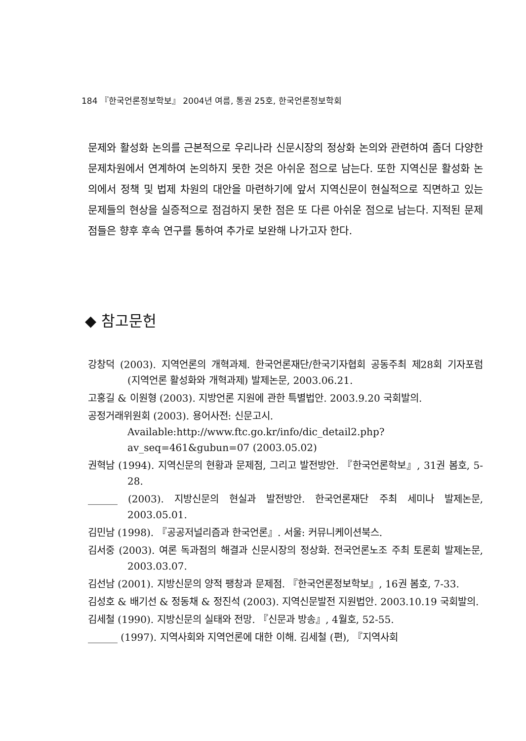184 『한국언론정보학보』 2004년 여름, 통권 25호, 한국언론정보학회
문제와 활성화 논의를 근본적으로 우리나라 신문시장의 정상화 논의와 관련하여 좀더 다양한 문제차원에서 연계하여 논의하지 못한 것은 아쉬운 점으로 남는다. 또한 지역신문 활성화 논의에서 정책 및 법제 차원의 대안을 마련하기에 앞서 지역신문이 현실적으로 직면하고 있는 문제들의 현상을 실증적으로 점검하지 못한 점은 또 다른 아쉬운 점으로 남는다. 지적된 문제점들은 향후 후속 연구를 통하여 추가로 보완해 나가고자 한다.
◆ 참고문헌
강창덕 (2003). 지역언론의 개혁과제. 한국언론재단/한국기자협회 공동주최 제28회 기자포럼 (지역언론 활성화와 개혁과제) 발제논문, 2003.06.21.
고홍길 & 이원형 (2003). 지방언론 지원에 관한 특별법안. 2003.9.20 국회발의.
공정거래위원회 (2003). 용어사전: 신문고시.
Available:http://www.ftc.go.kr/info/dic_detail2.php?av_seq=461&gubun=07 (2003.05.02)
권혁남 (1994). 지역신문의 현황과 문제점, 그리고 발전방안. 『한국언론학보』, 31권 봄호, 5-28.
______ (2003). 지방신문의 현실과 발전방안. 한국언론재단 주최 세미나 발제논문, 2003.05.01.
김민남 (1998). 『공공저널리즘과 한국언론』. 서울: 커뮤니케이션북스.
김서중 (2003). 여론 독과점의 해결과 신문시장의 정상화. 전국언론노조 주최 토론회 발제논문, 2003.03.07.
김선남 (2001). 지방신문의 양적 팽창과 문제점. 『한국언론정보학보』, 16권 봄호, 7-33.
김성호 & 배기선 & 정동채 & 정진석 (2003). 지역신문발전 지원법안. 2003.10.19 국회발의.
김세철 (1990). 지방신문의 실태와 전망. 『신문과 방송』, 4월호, 52-55.
______ (1997). 지역사회와 지역언론에 대한 이해. 김세철 (편), 『지역사회